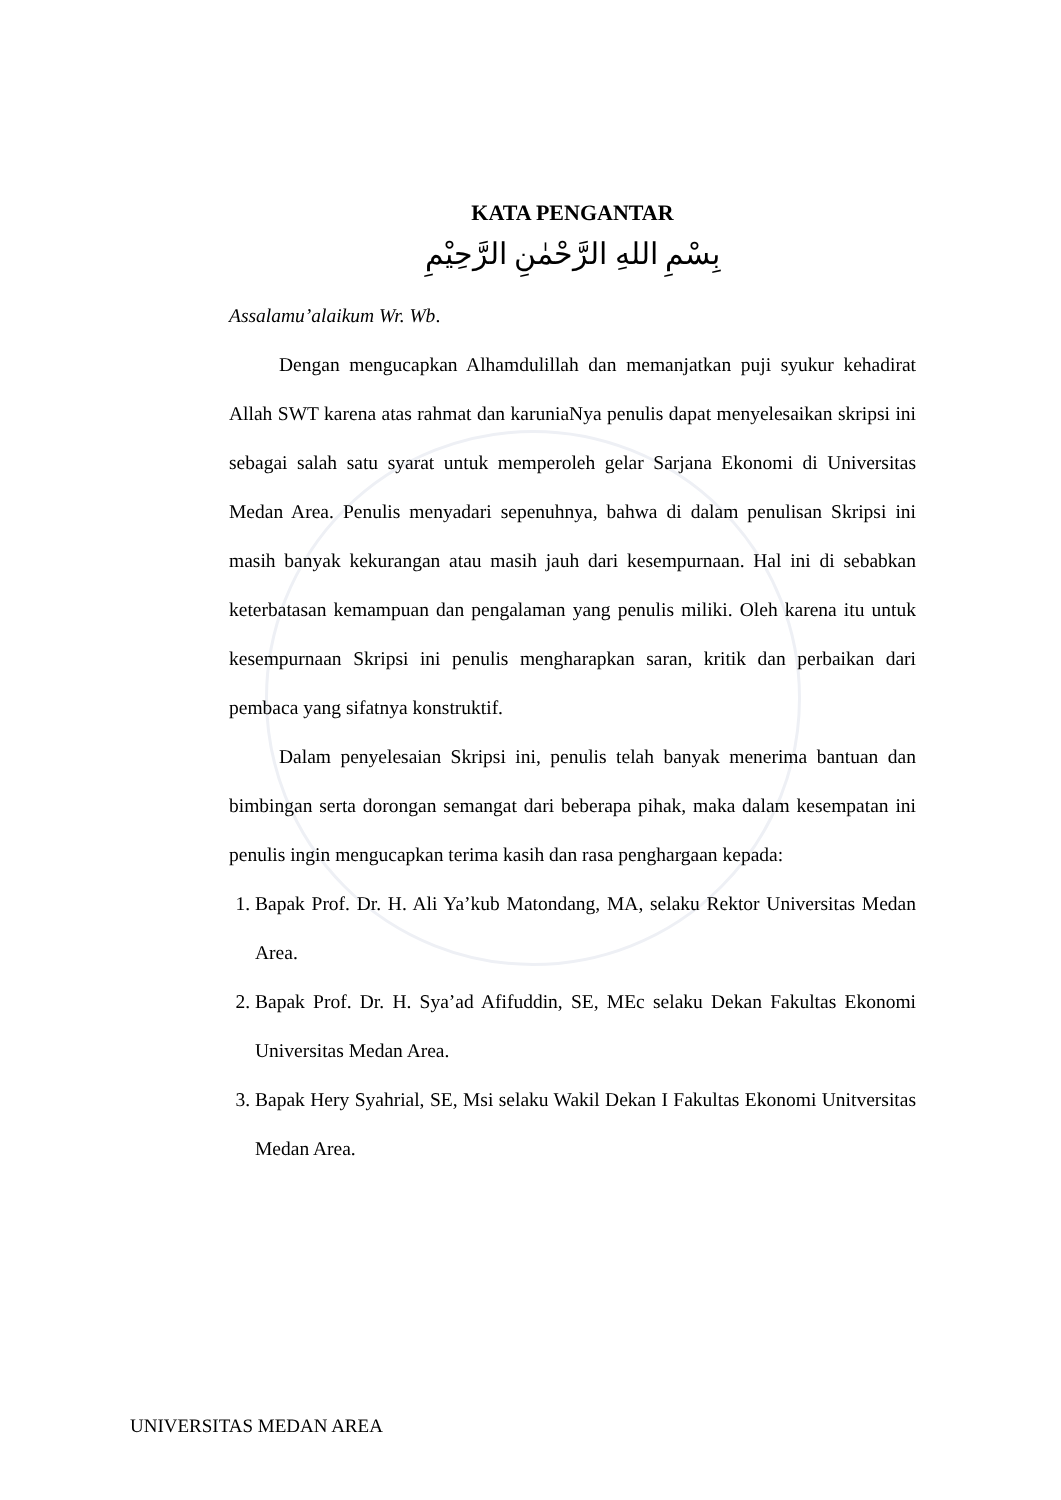KATA PENGANTAR
بِسْمِ اللهِ الرَّحْمٰنِ الرَّحِيْمِ
Assalamu’alaikum Wr. Wb.
Dengan mengucapkan Alhamdulillah dan memanjatkan puji syukur kehadirat Allah SWT karena atas rahmat dan karuniaNya penulis dapat menyelesaikan skripsi ini sebagai salah satu syarat untuk memperoleh gelar Sarjana Ekonomi di Universitas Medan Area. Penulis menyadari sepenuhnya, bahwa di dalam penulisan Skripsi ini masih banyak kekurangan atau masih jauh dari kesempurnaan. Hal ini di sebabkan keterbatasan kemampuan dan pengalaman yang penulis miliki. Oleh karena itu untuk kesempurnaan Skripsi ini penulis mengharapkan saran, kritik dan perbaikan dari pembaca yang sifatnya konstruktif.
Dalam penyelesaian Skripsi ini, penulis telah banyak menerima bantuan dan bimbingan serta dorongan semangat dari beberapa pihak, maka dalam kesempatan ini penulis ingin mengucapkan terima kasih dan rasa penghargaan kepada:
1. Bapak Prof. Dr. H. Ali Ya’kub Matondang, MA, selaku Rektor Universitas Medan Area.
2. Bapak Prof. Dr. H. Sya’ad Afifuddin, SE, MEc selaku Dekan Fakultas Ekonomi Universitas Medan Area.
3. Bapak Hery Syahrial, SE, Msi selaku Wakil Dekan I Fakultas Ekonomi Unitversitas Medan Area.
UNIVERSITAS MEDAN AREA